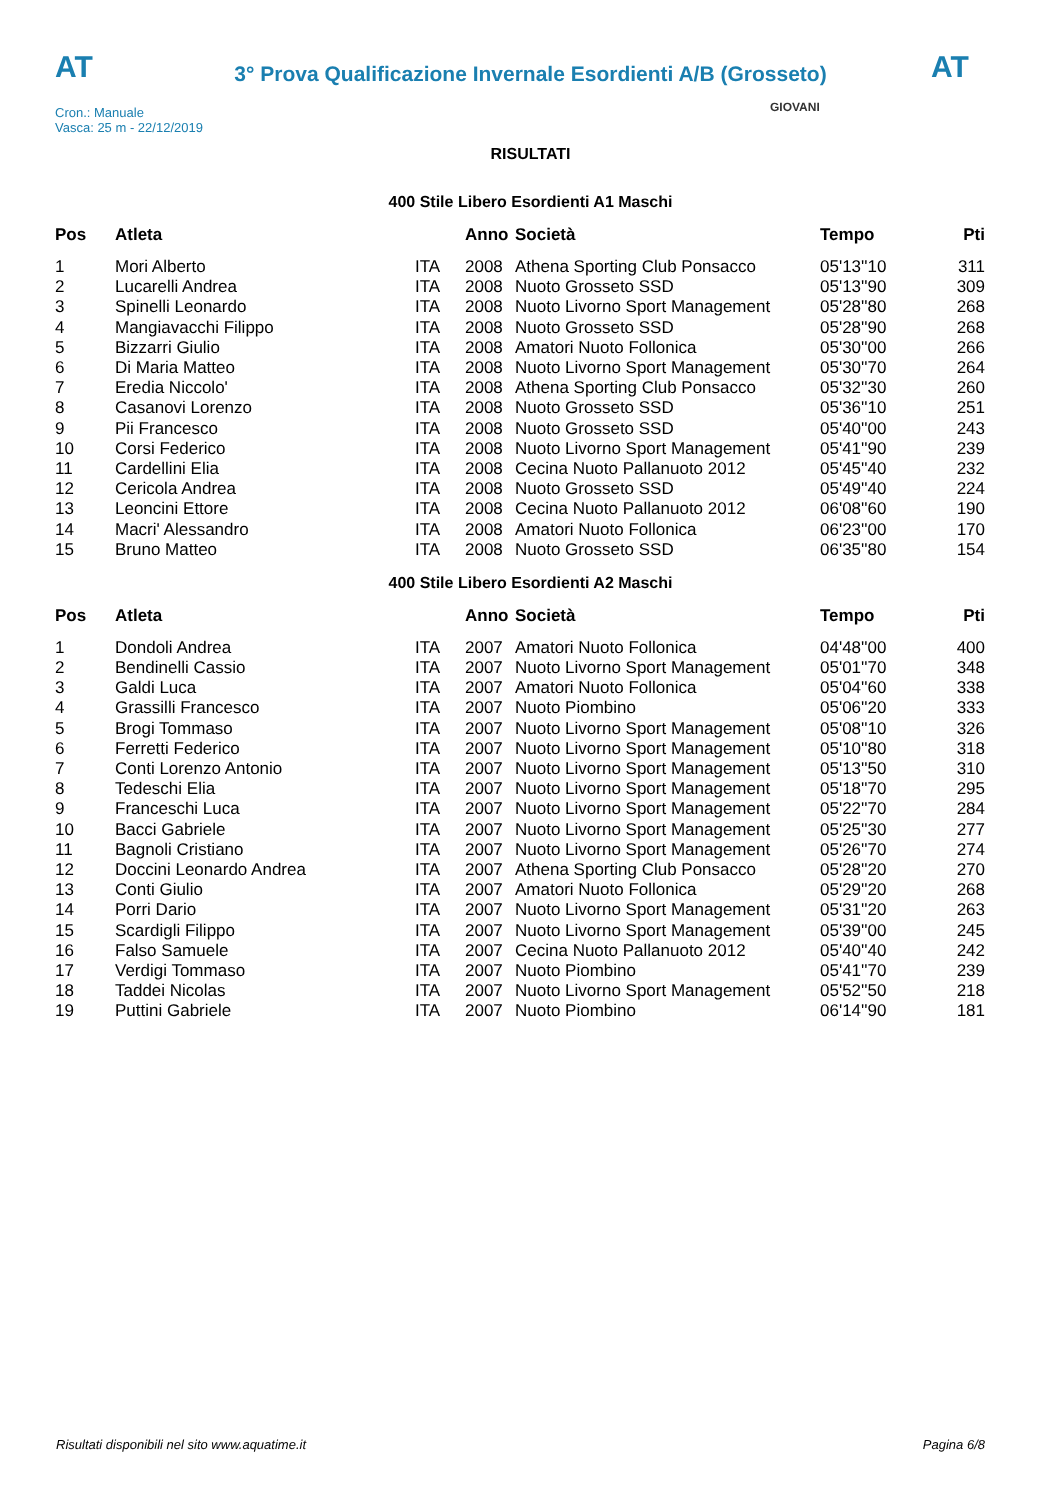AT
3° Prova Qualificazione Invernale Esordienti A/B (Grosseto)
AT
Cron.: Manuale
Vasca: 25 m - 22/12/2019
GIOVANI
RISULTATI
400 Stile Libero Esordienti A1 Maschi
| Pos | Atleta | | Anno | Società | Tempo | Pti |
| --- | --- | --- | --- | --- | --- | --- |
| 1 | Mori Alberto | ITA | 2008 | Athena Sporting Club Ponsacco | 05'13''10 | 311 |
| 2 | Lucarelli Andrea | ITA | 2008 | Nuoto Grosseto SSD | 05'13''90 | 309 |
| 3 | Spinelli Leonardo | ITA | 2008 | Nuoto Livorno Sport Management | 05'28''80 | 268 |
| 4 | Mangiavacchi Filippo | ITA | 2008 | Nuoto Grosseto SSD | 05'28''90 | 268 |
| 5 | Bizzarri Giulio | ITA | 2008 | Amatori Nuoto Follonica | 05'30''00 | 266 |
| 6 | Di Maria Matteo | ITA | 2008 | Nuoto Livorno Sport Management | 05'30''70 | 264 |
| 7 | Eredia Niccolo' | ITA | 2008 | Athena Sporting Club Ponsacco | 05'32''30 | 260 |
| 8 | Casanovi Lorenzo | ITA | 2008 | Nuoto Grosseto SSD | 05'36''10 | 251 |
| 9 | Pii Francesco | ITA | 2008 | Nuoto Grosseto SSD | 05'40''00 | 243 |
| 10 | Corsi Federico | ITA | 2008 | Nuoto Livorno Sport Management | 05'41''90 | 239 |
| 11 | Cardellini Elia | ITA | 2008 | Cecina Nuoto Pallanuoto 2012 | 05'45''40 | 232 |
| 12 | Cericola Andrea | ITA | 2008 | Nuoto Grosseto SSD | 05'49''40 | 224 |
| 13 | Leoncini Ettore | ITA | 2008 | Cecina Nuoto Pallanuoto 2012 | 06'08''60 | 190 |
| 14 | Macri' Alessandro | ITA | 2008 | Amatori Nuoto Follonica | 06'23''00 | 170 |
| 15 | Bruno Matteo | ITA | 2008 | Nuoto Grosseto SSD | 06'35''80 | 154 |
400 Stile Libero Esordienti A2 Maschi
| Pos | Atleta | | Anno | Società | Tempo | Pti |
| --- | --- | --- | --- | --- | --- | --- |
| 1 | Dondoli Andrea | ITA | 2007 | Amatori Nuoto Follonica | 04'48''00 | 400 |
| 2 | Bendinelli Cassio | ITA | 2007 | Nuoto Livorno Sport Management | 05'01''70 | 348 |
| 3 | Galdi Luca | ITA | 2007 | Amatori Nuoto Follonica | 05'04''60 | 338 |
| 4 | Grassilli Francesco | ITA | 2007 | Nuoto Piombino | 05'06''20 | 333 |
| 5 | Brogi Tommaso | ITA | 2007 | Nuoto Livorno Sport Management | 05'08''10 | 326 |
| 6 | Ferretti Federico | ITA | 2007 | Nuoto Livorno Sport Management | 05'10''80 | 318 |
| 7 | Conti Lorenzo Antonio | ITA | 2007 | Nuoto Livorno Sport Management | 05'13''50 | 310 |
| 8 | Tedeschi Elia | ITA | 2007 | Nuoto Livorno Sport Management | 05'18''70 | 295 |
| 9 | Franceschi Luca | ITA | 2007 | Nuoto Livorno Sport Management | 05'22''70 | 284 |
| 10 | Bacci Gabriele | ITA | 2007 | Nuoto Livorno Sport Management | 05'25''30 | 277 |
| 11 | Bagnoli Cristiano | ITA | 2007 | Nuoto Livorno Sport Management | 05'26''70 | 274 |
| 12 | Doccini Leonardo Andrea | ITA | 2007 | Athena Sporting Club Ponsacco | 05'28''20 | 270 |
| 13 | Conti Giulio | ITA | 2007 | Amatori Nuoto Follonica | 05'29''20 | 268 |
| 14 | Porri Dario | ITA | 2007 | Nuoto Livorno Sport Management | 05'31''20 | 263 |
| 15 | Scardigli Filippo | ITA | 2007 | Nuoto Livorno Sport Management | 05'39''00 | 245 |
| 16 | Falso Samuele | ITA | 2007 | Cecina Nuoto Pallanuoto 2012 | 05'40''40 | 242 |
| 17 | Verdigi Tommaso | ITA | 2007 | Nuoto Piombino | 05'41''70 | 239 |
| 18 | Taddei Nicolas | ITA | 2007 | Nuoto Livorno Sport Management | 05'52''50 | 218 |
| 19 | Puttini Gabriele | ITA | 2007 | Nuoto Piombino | 06'14''90 | 181 |
Risultati disponibili nel sito www.aquatime.it Pagina 6/8